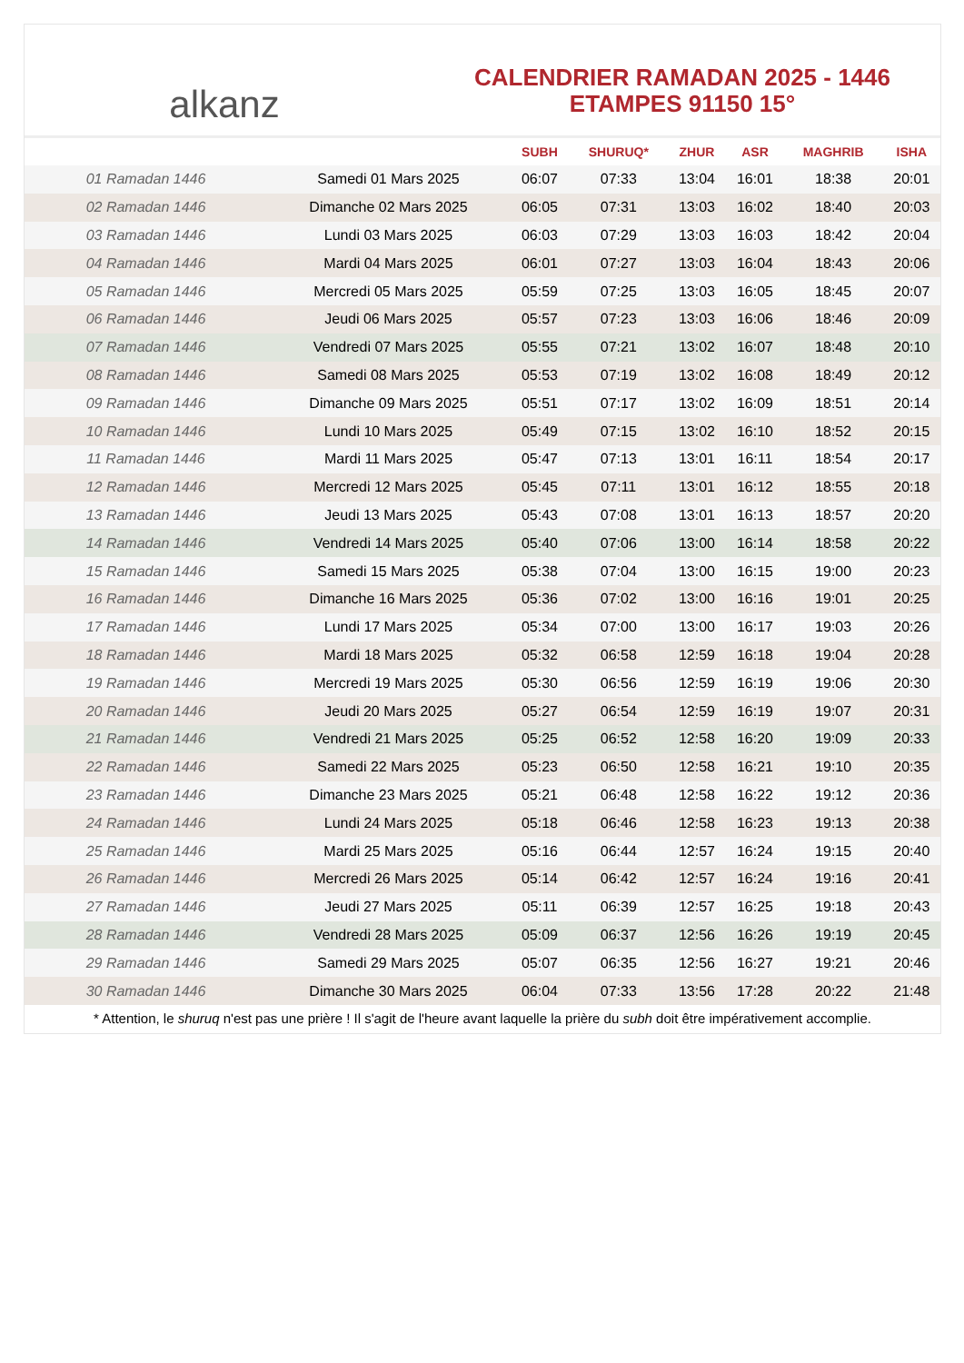alkanz
CALENDRIER RAMADAN 2025 - 1446
ETAMPES 91150 15°
| | | SUBH | SHURUQ* | ZHUR | ASR | MAGHRIB | ISHA |
| --- | --- | --- | --- | --- | --- | --- | --- |
| 01 Ramadan 1446 | Samedi 01 Mars 2025 | 06:07 | 07:33 | 13:04 | 16:01 | 18:38 | 20:01 |
| 02 Ramadan 1446 | Dimanche 02 Mars 2025 | 06:05 | 07:31 | 13:03 | 16:02 | 18:40 | 20:03 |
| 03 Ramadan 1446 | Lundi 03 Mars 2025 | 06:03 | 07:29 | 13:03 | 16:03 | 18:42 | 20:04 |
| 04 Ramadan 1446 | Mardi 04 Mars 2025 | 06:01 | 07:27 | 13:03 | 16:04 | 18:43 | 20:06 |
| 05 Ramadan 1446 | Mercredi 05 Mars 2025 | 05:59 | 07:25 | 13:03 | 16:05 | 18:45 | 20:07 |
| 06 Ramadan 1446 | Jeudi 06 Mars 2025 | 05:57 | 07:23 | 13:03 | 16:06 | 18:46 | 20:09 |
| 07 Ramadan 1446 | Vendredi 07 Mars 2025 | 05:55 | 07:21 | 13:02 | 16:07 | 18:48 | 20:10 |
| 08 Ramadan 1446 | Samedi 08 Mars 2025 | 05:53 | 07:19 | 13:02 | 16:08 | 18:49 | 20:12 |
| 09 Ramadan 1446 | Dimanche 09 Mars 2025 | 05:51 | 07:17 | 13:02 | 16:09 | 18:51 | 20:14 |
| 10 Ramadan 1446 | Lundi 10 Mars 2025 | 05:49 | 07:15 | 13:02 | 16:10 | 18:52 | 20:15 |
| 11 Ramadan 1446 | Mardi 11 Mars 2025 | 05:47 | 07:13 | 13:01 | 16:11 | 18:54 | 20:17 |
| 12 Ramadan 1446 | Mercredi 12 Mars 2025 | 05:45 | 07:11 | 13:01 | 16:12 | 18:55 | 20:18 |
| 13 Ramadan 1446 | Jeudi 13 Mars 2025 | 05:43 | 07:08 | 13:01 | 16:13 | 18:57 | 20:20 |
| 14 Ramadan 1446 | Vendredi 14 Mars 2025 | 05:40 | 07:06 | 13:00 | 16:14 | 18:58 | 20:22 |
| 15 Ramadan 1446 | Samedi 15 Mars 2025 | 05:38 | 07:04 | 13:00 | 16:15 | 19:00 | 20:23 |
| 16 Ramadan 1446 | Dimanche 16 Mars 2025 | 05:36 | 07:02 | 13:00 | 16:16 | 19:01 | 20:25 |
| 17 Ramadan 1446 | Lundi 17 Mars 2025 | 05:34 | 07:00 | 13:00 | 16:17 | 19:03 | 20:26 |
| 18 Ramadan 1446 | Mardi 18 Mars 2025 | 05:32 | 06:58 | 12:59 | 16:18 | 19:04 | 20:28 |
| 19 Ramadan 1446 | Mercredi 19 Mars 2025 | 05:30 | 06:56 | 12:59 | 16:19 | 19:06 | 20:30 |
| 20 Ramadan 1446 | Jeudi 20 Mars 2025 | 05:27 | 06:54 | 12:59 | 16:19 | 19:07 | 20:31 |
| 21 Ramadan 1446 | Vendredi 21 Mars 2025 | 05:25 | 06:52 | 12:58 | 16:20 | 19:09 | 20:33 |
| 22 Ramadan 1446 | Samedi 22 Mars 2025 | 05:23 | 06:50 | 12:58 | 16:21 | 19:10 | 20:35 |
| 23 Ramadan 1446 | Dimanche 23 Mars 2025 | 05:21 | 06:48 | 12:58 | 16:22 | 19:12 | 20:36 |
| 24 Ramadan 1446 | Lundi 24 Mars 2025 | 05:18 | 06:46 | 12:58 | 16:23 | 19:13 | 20:38 |
| 25 Ramadan 1446 | Mardi 25 Mars 2025 | 05:16 | 06:44 | 12:57 | 16:24 | 19:15 | 20:40 |
| 26 Ramadan 1446 | Mercredi 26 Mars 2025 | 05:14 | 06:42 | 12:57 | 16:24 | 19:16 | 20:41 |
| 27 Ramadan 1446 | Jeudi 27 Mars 2025 | 05:11 | 06:39 | 12:57 | 16:25 | 19:18 | 20:43 |
| 28 Ramadan 1446 | Vendredi 28 Mars 2025 | 05:09 | 06:37 | 12:56 | 16:26 | 19:19 | 20:45 |
| 29 Ramadan 1446 | Samedi 29 Mars 2025 | 05:07 | 06:35 | 12:56 | 16:27 | 19:21 | 20:46 |
| 30 Ramadan 1446 | Dimanche 30 Mars 2025 | 06:04 | 07:33 | 13:56 | 17:28 | 20:22 | 21:48 |
* Attention, le shuruq n'est pas une prière ! Il s'agit de l'heure avant laquelle la prière du subh doit être impérativement accomplie.